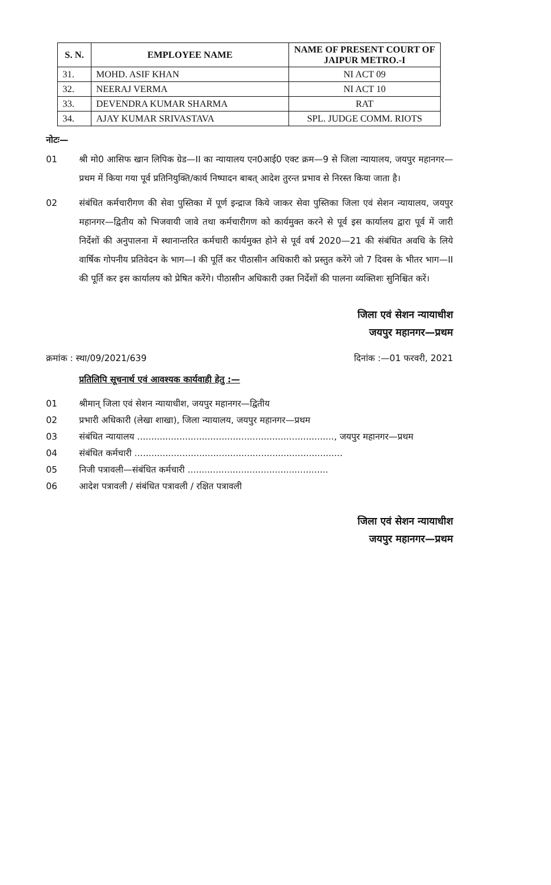| S. N. | EMPLOYEE NAME | NAME OF PRESENT COURT OF JAIPUR METRO.-I |
| --- | --- | --- |
| 31. | MOHD. ASIF KHAN | NI ACT 09 |
| 32. | NEERAJ VERMA | NI ACT 10 |
| 33. | DEVENDRA KUMAR SHARMA | RAT |
| 34. | AJAY KUMAR SRIVASTAVA | SPL. JUDGE COMM. RIOTS |
नोटः—
01 श्री मो0 आसिफ खान लिपिक ग्रेड—II का न्यायालय एन0आई0 एक्ट क्रम—9 से जिला न्यायालय, जयपुर महानगर—प्रथम में किया गया पूर्व प्रतिनियुक्ति/कार्य निष्पादन बाबत् आदेश तुरन्त प्रभाव से निरस्त किया जाता है।
02 संबंधित कर्मचारीगण की सेवा पुस्तिका में पूर्ण इन्द्राज किये जाकर सेवा पुस्तिका जिला एवं सेशन न्यायालय, जयपुर महानगर—द्वितीय को भिजवायी जावे तथा कर्मचारीगण को कार्यमुक्त करने से पूर्व इस कार्यालय द्वारा पूर्व में जारी निर्देशों की अनुपालना में स्थानान्तरित कर्मचारी कार्यमुक्त होने से पूर्व वर्ष 2020—21 की संबंधित अवधि के लिये वार्षिक गोपनीय प्रतिवेदन के भाग—I की पूर्ति कर पीठासीन अधिकारी को प्रस्तुत करेंगे जो 7 दिवस के भीतर भाग—II की पूर्ति कर इस कार्यालय को प्रेषित करेंगे। पीठासीन अधिकारी उक्त निर्देशों की पालना व्यक्तिशः सुनिश्चित करें।
जिला एवं सेशन न्यायाधीश
जयपुर महानगर—प्रथम
क्रमांक : स्था/09/2021/639 दिनांक :—01 फरवरी, 2021
प्रतिलिपि सूचनार्थ एवं आवश्यक कार्यवाही हेतु :—
01 श्रीमान् जिला एवं सेशन न्यायाधीश, जयपुर महानगर—द्वितीय
02 प्रभारी अधिकारी (लेखा शाखा), जिला न्यायालय, जयपुर महानगर—प्रथम
03 संबंधित न्यायालय ......................................................................, जयपुर महानगर—प्रथम
04 संबंधित कर्मचारी ..........................................................................
05 निजी पत्रावली—संबंधित कर्मचारी ..................................................
06 आदेश पत्रावली / संबंधित पत्रावली / रक्षित पत्रावली
जिला एवं सेशन न्यायाधीश
जयपुर महानगर—प्रथम